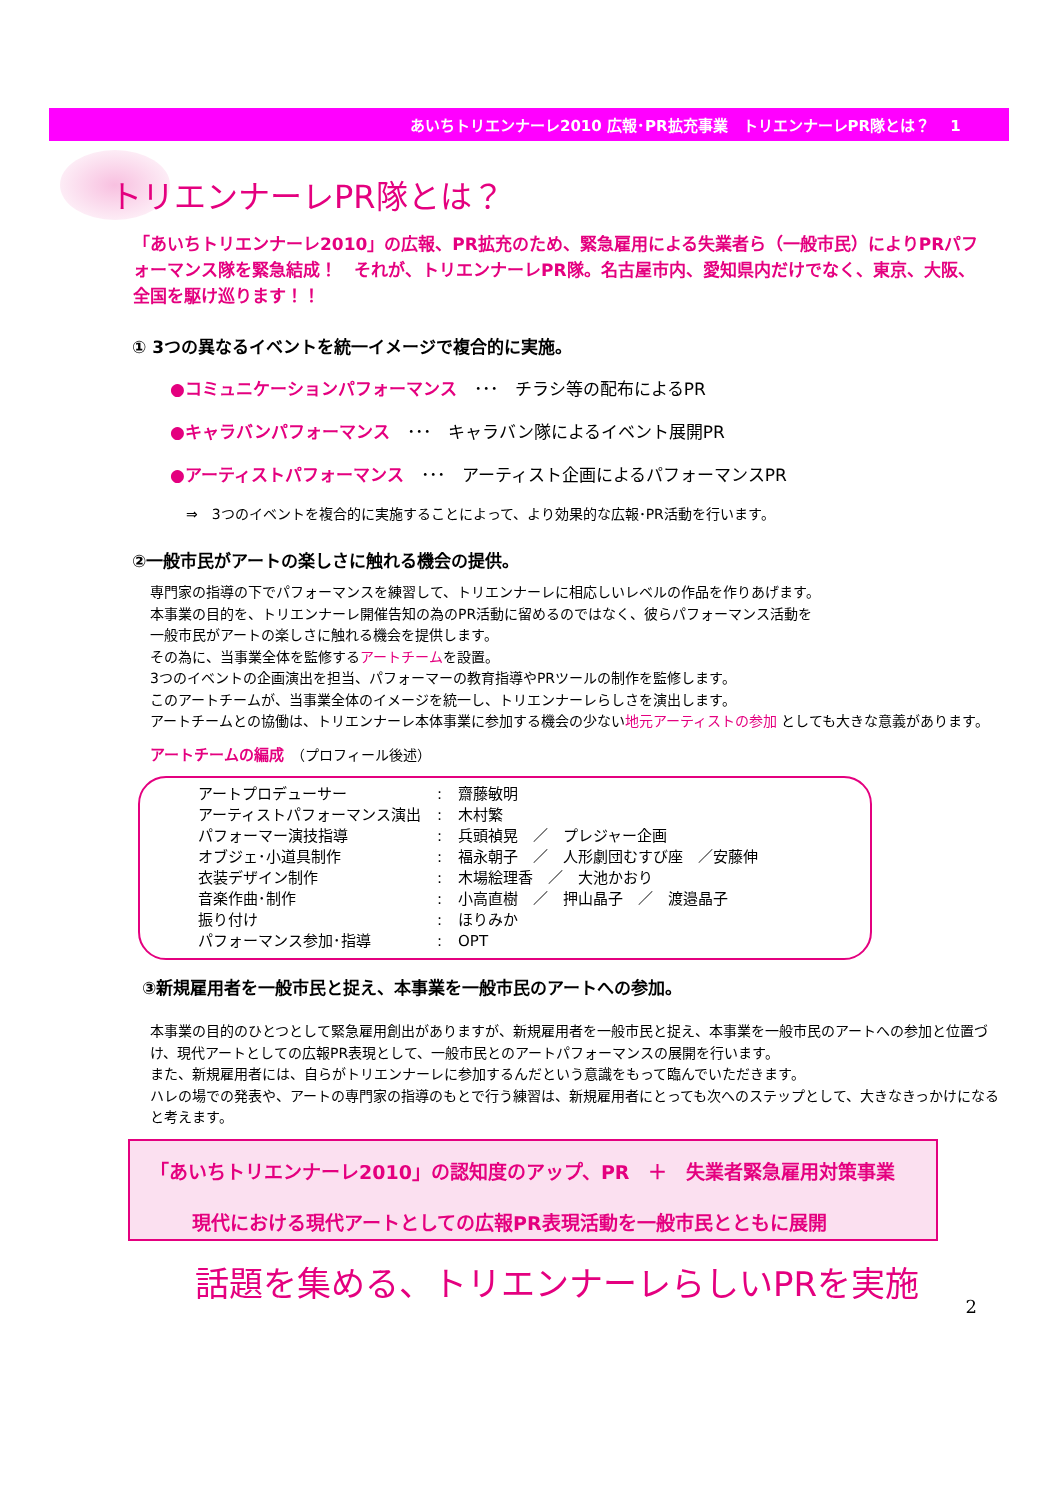あいちトリエンナーレ2010 広報･PR拡充事業　トリエンナーレPR隊とは？　 1
トリエンナーレPR隊とは？
「あいちトリエンナーレ2010」の広報、PR拡充のため、緊急雇用による失業者ら（一般市民）によりPRパフォーマンス隊を緊急結成！　それが、トリエンナーレPR隊。名古屋市内、愛知県内だけでなく、東京、大阪、全国を駆け巡ります！！
① 3つの異なるイベントを統一イメージで複合的に実施。
●コミュニケーションパフォーマンス　･･･　チラシ等の配布によるPR
●キャラバンパフォーマンス　･･･　キャラバン隊によるイベント展開PR
●アーティストパフォーマンス　･･･　アーティスト企画によるパフォーマンスPR
⇒　3つのイベントを複合的に実施することによって、より効果的な広報･PR活動を行います。
②一般市民がアートの楽しさに触れる機会の提供。
専門家の指導の下でパフォーマンスを練習して、トリエンナーレに相応しいレベルの作品を作りあげます。
本事業の目的を、トリエンナーレ開催告知の為のPR活動に留めるのではなく、彼らパフォーマンス活動を
一般市民がアートの楽しさに触れる機会を提供します。
その為に、当事業全体を監修するアートチームを設置。
3つのイベントの企画演出を担当、パフォーマーの教育指導やPRツールの制作を監修します。
このアートチームが、当事業全体のイメージを統一し、トリエンナーレらしさを演出します。
アートチームとの協働は、トリエンナーレ本体事業に参加する機会の少ない地元アーティストの参加 としても大きな意義があります。
アートチームの編成　（プロフィール後述）
| アートプロデューサー | : | 齋藤敏明 |
| アーティストパフォーマンス演出 | : | 木村繁 |
| パフォーマー演技指導 | : | 兵頭禎晃 ／ プレジャー企画 |
| オブジェ･小道具制作 | : | 福永朝子 ／ 人形劇団むすび座 ／安藤伸 |
| 衣装デザイン制作 | : | 木場絵理香 ／ 大池かおり |
| 音楽作曲･制作 | : | 小高直樹 ／ 押山晶子 ／ 渡邉晶子 |
| 振り付け | : | ほりみか |
| パフォーマンス参加･指導 | : | OPT |
③新規雇用者を一般市民と捉え、本事業を一般市民のアートへの参加。
本事業の目的のひとつとして緊急雇用創出がありますが、新規雇用者を一般市民と捉え、本事業を一般市民のアートへの参加と位置づけ、現代アートとしての広報PR表現として、一般市民とのアートパフォーマンスの展開を行います。
また、新規雇用者には、自らがトリエンナーレに参加するんだという意識をもって臨んでいただきます。
ハレの場での発表や、アートの専門家の指導のもとで行う練習は、新規雇用者にとっても次へのステップとして、大きなきっかけになると考えます。
「あいちトリエンナーレ2010」の認知度のアップ、PR　＋　失業者緊急雇用対策事業
現代における現代アートとしての広報PR表現活動を一般市民とともに展開
話題を集める、トリエンナーレらしいPRを実施
2